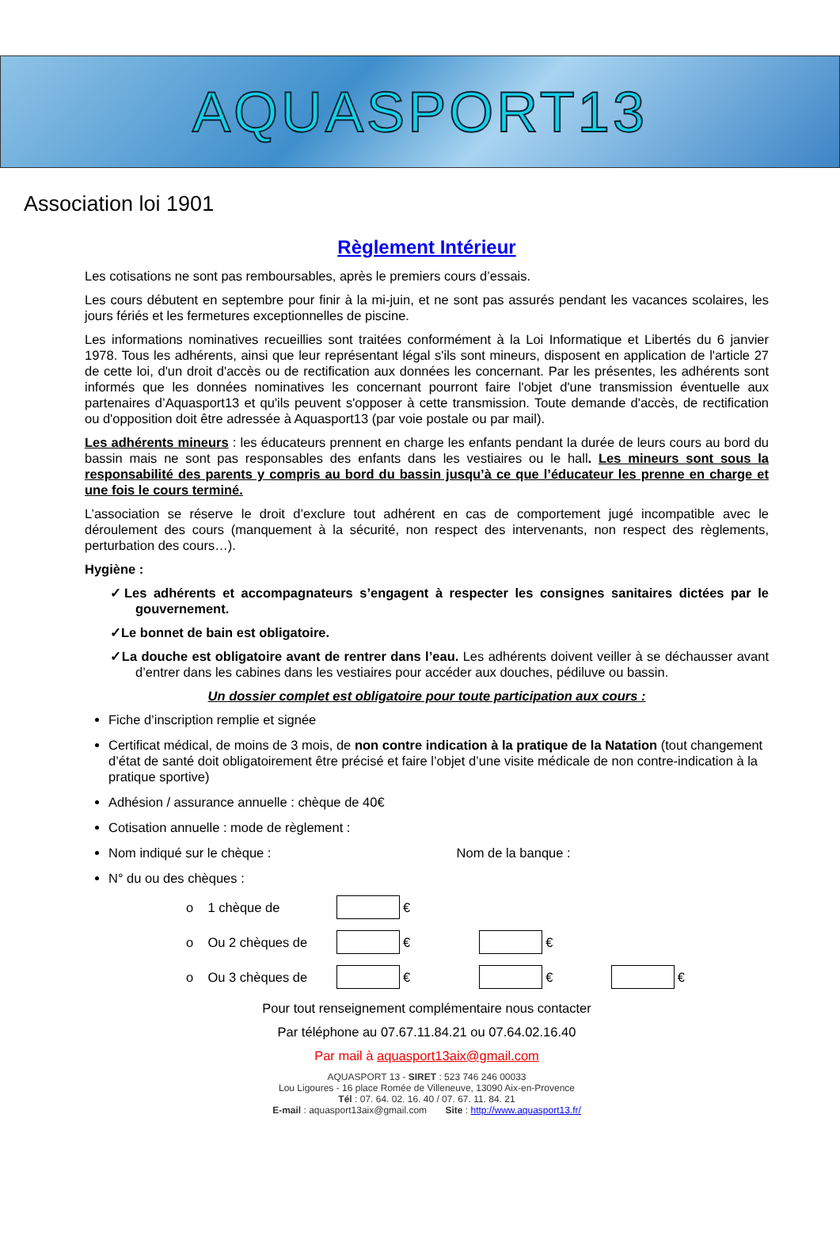AQUASPORT13
Association loi 1901
Règlement Intérieur
Les cotisations ne sont pas remboursables, après le premiers cours d’essais.
Les cours débutent en septembre pour finir à la mi-juin, et ne sont pas assurés pendant les vacances scolaires, les jours fériés et les fermetures exceptionnelles de piscine.
Les informations nominatives recueillies sont traitées conformément à la Loi Informatique et Libertés du 6 janvier 1978. Tous les adhérents, ainsi que leur représentant légal s'ils sont mineurs, disposent en application de l'article 27 de cette loi, d'un droit d'accès ou de rectification aux données les concernant. Par les présentes, les adhérents sont informés que les données nominatives les concernant pourront faire l'objet d'une transmission éventuelle aux partenaires d’Aquasport13 et qu'ils peuvent s'opposer à cette transmission. Toute demande d'accès, de rectification ou d'opposition doit être adressée à Aquasport13 (par voie postale ou par mail).
Les adhérents mineurs : les éducateurs prennent en charge les enfants pendant la durée de leurs cours au bord du bassin mais ne sont pas responsables des enfants dans les vestiaires ou le hall. Les mineurs sont sous la responsabilité des parents y compris au bord du bassin jusqu’à ce que l’éducateur les prenne en charge et une fois le cours terminé.
L’association se réserve le droit d’exclure tout adhérent en cas de comportement jugé incompatible avec le déroulement des cours (manquement à la sécurité, non respect des intervenants, non respect des règlements, perturbation des cours…).
Hygiène :
✓Les adhérents et accompagnateurs s’engagent à respecter les consignes sanitaires dictées par le gouvernement.
✓Le bonnet de bain est obligatoire.
✓La douche est obligatoire avant de rentrer dans l’eau. Les adhérents doivent veiller à se déchausser avant d’entrer dans les cabines dans les vestiaires pour accéder aux douches, pédiluve ou bassin.
Un dossier complet est obligatoire pour toute participation aux cours :
Fiche d’inscription remplie et signée
Certificat médical, de moins de 3 mois, de non contre indication à la pratique de la Natation (tout changement d’état de santé doit obligatoirement être précisé et faire l’objet d’une visite médicale de non contre-indication à la pratique sportive)
Adhésion / assurance annuelle : chèque de 40€
Cotisation annuelle : mode de règlement :
Nom indiqué sur le chèque : Nom de la banque :
N° du ou des chèques :
o 1 chèque de €
o Ou 2 chèques de € €
o Ou 3 chèques de € € €
Pour tout renseignement complémentaire nous contacter
Par téléphone au 07.67.11.84.21 ou 07.64.02.16.40
Par mail à aquasport13aix@gmail.com
AQUASPORT 13 - SIRET : 523 746 246 00033
Lou Ligoures - 16 place Romée de Villeneuve, 13090 Aix-en-Provence
Tél : 07. 64. 02. 16. 40 / 07. 67. 11. 84. 21
E-mail : aquasport13aix@gmail.com Site : http://www.aquasport13.fr/